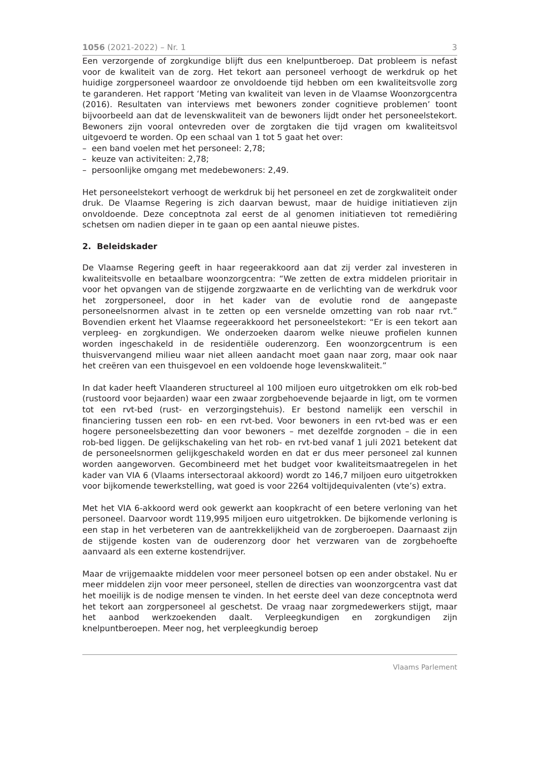1056 (2021-2022) – Nr. 1 3
Een verzorgende of zorgkundige blijft dus een knelpuntberoep. Dat probleem is nefast voor de kwaliteit van de zorg. Het tekort aan personeel verhoogt de werkdruk op het huidige zorgpersoneel waardoor ze onvoldoende tijd hebben om een kwaliteitsvolle zorg te garanderen. Het rapport ‘Meting van kwaliteit van leven in de Vlaamse Woonzorgcentra (2016). Resultaten van interviews met bewoners zonder cognitieve problemen’ toont bijvoorbeeld aan dat de levenskwaliteit van de bewoners lijdt onder het personeelstekort. Bewoners zijn vooral ontevreden over de zorgtaken die tijd vragen om kwaliteitsvol uitgevoerd te worden. Op een schaal van 1 tot 5 gaat het over:
– een band voelen met het personeel: 2,78;
– keuze van activiteiten: 2,78;
– persoonlijke omgang met medebewoners: 2,49.
Het personeelstekort verhoogt de werkdruk bij het personeel en zet de zorgkwaliteit onder druk. De Vlaamse Regering is zich daarvan bewust, maar de huidige initiatieven zijn onvoldoende. Deze conceptnota zal eerst de al genomen initiatieven tot remediëring schetsen om nadien dieper in te gaan op een aantal nieuwe pistes.
2. Beleidskader
De Vlaamse Regering geeft in haar regeerakkoord aan dat zij verder zal investeren in kwaliteitsvolle en betaalbare woonzorgcentra: “We zetten de extra middelen prioritair in voor het opvangen van de stijgende zorgzwaarte en de verlichting van de werkdruk voor het zorgpersoneel, door in het kader van de evolutie rond de aangepaste personeelsnormen alvast in te zetten op een versnelde omzetting van rob naar rvt.” Bovendien erkent het Vlaamse regeerakkoord het personeelstekort: “Er is een tekort aan verpleeg- en zorgkundigen. We onderzoeken daarom welke nieuwe profielen kunnen worden ingeschakeld in de residentiële ouderenzorg. Een woonzorgcentrum is een thuisvervangend milieu waar niet alleen aandacht moet gaan naar zorg, maar ook naar het creëren van een thuisgevoel en een voldoende hoge levenskwaliteit.”
In dat kader heeft Vlaanderen structureel al 100 miljoen euro uitgetrokken om elk rob-bed (rustoord voor bejaarden) waar een zwaar zorgbehoevende bejaarde in ligt, om te vormen tot een rvt-bed (rust- en verzorgingstehuis). Er bestond namelijk een verschil in financiering tussen een rob- en een rvt-bed. Voor bewoners in een rvt-bed was er een hogere personeelsbezetting dan voor bewoners – met dezelfde zorgnoden – die in een rob-bed liggen. De gelijkschakeling van het rob- en rvt-bed vanaf 1 juli 2021 betekent dat de personeelsnormen gelijkgeschakeld worden en dat er dus meer personeel zal kunnen worden aangeworven. Gecombineerd met het budget voor kwaliteitsmaatregelen in het kader van VIA 6 (Vlaams intersectoraal akkoord) wordt zo 146,7 miljoen euro uitgetrokken voor bijkomende tewerkstelling, wat goed is voor 2264 voltijdequivalenten (vte’s) extra.
Met het VIA 6-akkoord werd ook gewerkt aan koopkracht of een betere verloning van het personeel. Daarvoor wordt 119,995 miljoen euro uitgetrokken. De bijkomende verloning is een stap in het verbeteren van de aantrekkelijkheid van de zorgberoepen. Daarnaast zijn de stijgende kosten van de ouderenzorg door het verzwaren van de zorgbehoefte aanvaard als een externe kostendrijver.
Maar de vrijgemaakte middelen voor meer personeel botsen op een ander obstakel. Nu er meer middelen zijn voor meer personeel, stellen de directies van woonzorgcentra vast dat het moeilijk is de nodige mensen te vinden. In het eerste deel van deze conceptnota werd het tekort aan zorgpersoneel al geschetst. De vraag naar zorgmedewerkers stijgt, maar het aanbod werkzoekenden daalt. Verpleegkundigen en zorgkundigen zijn knelpuntberoepen. Meer nog, het verpleegkundig beroep
Vlaams Parlement